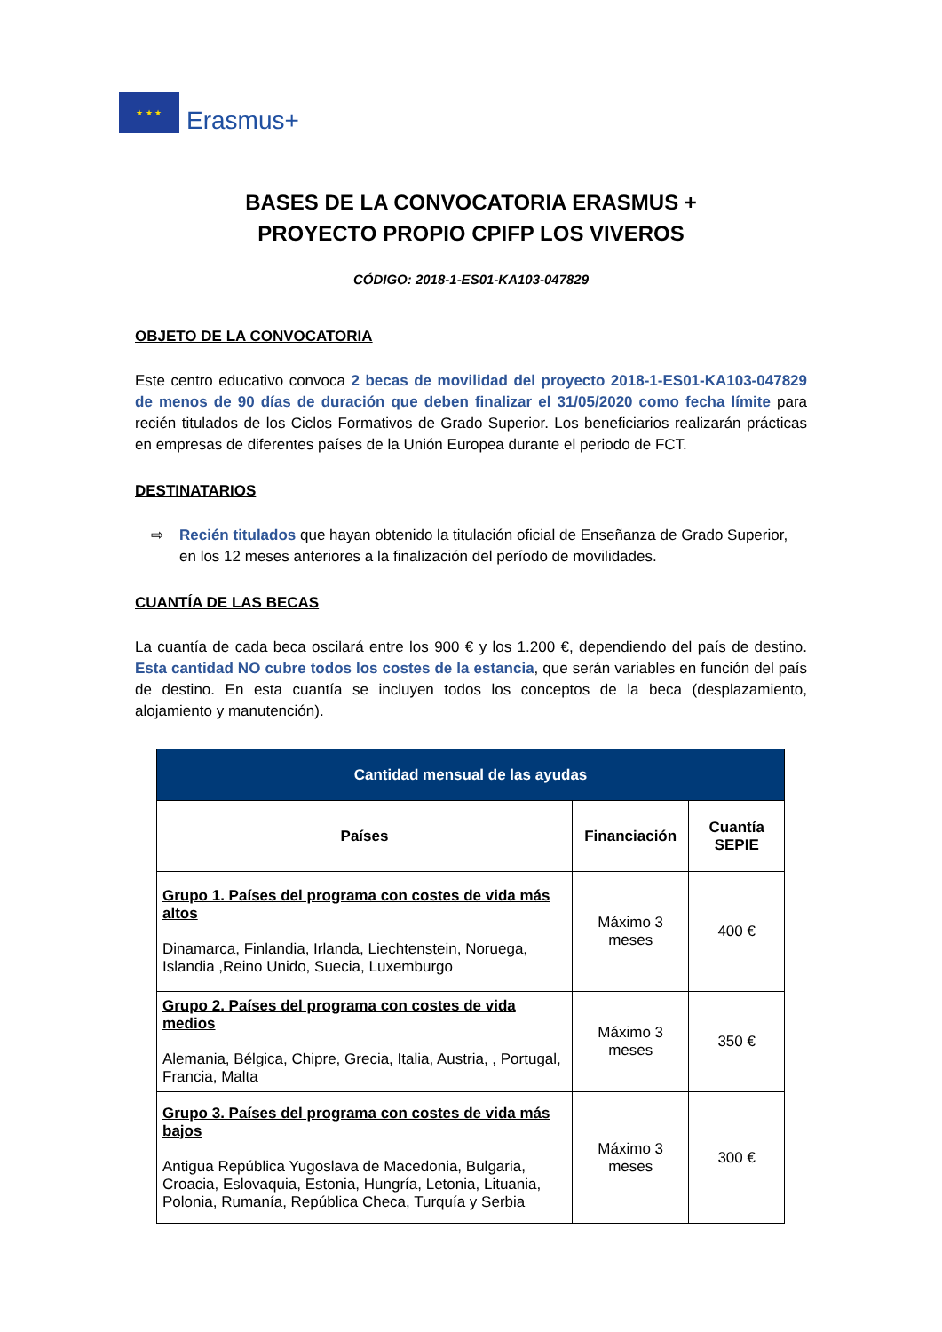★ ★ ★
Erasmus+
BASES DE LA CONVOCATORIA ERASMUS +
PROYECTO PROPIO CPIFP LOS VIVEROS
CÓDIGO: 2018-1-ES01-KA103-047829
OBJETO DE LA CONVOCATORIA
Este centro educativo convoca 2 becas de movilidad del proyecto 2018-1-ES01-KA103-047829 de menos de 90 días de duración que deben finalizar el 31/05/2020 como fecha límite para recién titulados de los Ciclos Formativos de Grado Superior. Los beneficiarios realizarán prácticas en empresas de diferentes países de la Unión Europea durante el periodo de FCT.
DESTINATARIOS
⇨ Recién titulados que hayan obtenido la titulación oficial de Enseñanza de Grado Superior, en los 12 meses anteriores a la finalización del período de movilidades.
CUANTÍA DE LAS BECAS
La cuantía de cada beca oscilará entre los 900 € y los 1.200 €, dependiendo del país de destino. Esta cantidad NO cubre todos los costes de la estancia, que serán variables en función del país de destino. En esta cuantía se incluyen todos los conceptos de la beca (desplazamiento, alojamiento y manutención).
| Cantidad mensual de las ayudas | | |
| --- | --- | --- |
| Países | Financiación | Cuantía SEPIE |
| Grupo 1. Países del programa con costes de vida más altos Dinamarca, Finlandia, Irlanda, Liechtenstein, Noruega, Islandia ,Reino Unido, Suecia, Luxemburgo | Máximo 3 meses | 400 € |
| Grupo 2. Países del programa con costes de vida medios Alemania, Bélgica, Chipre, Grecia, Italia, Austria, , Portugal, Francia, Malta | Máximo 3 meses | 350 € |
| Grupo 3. Países del programa con costes de vida más bajos Antigua República Yugoslava de Macedonia, Bulgaria, Croacia, Eslovaquia, Estonia, Hungría, Letonia, Lituania, Polonia, Rumanía, República Checa, Turquía y Serbia | Máximo 3 meses | 300 € |